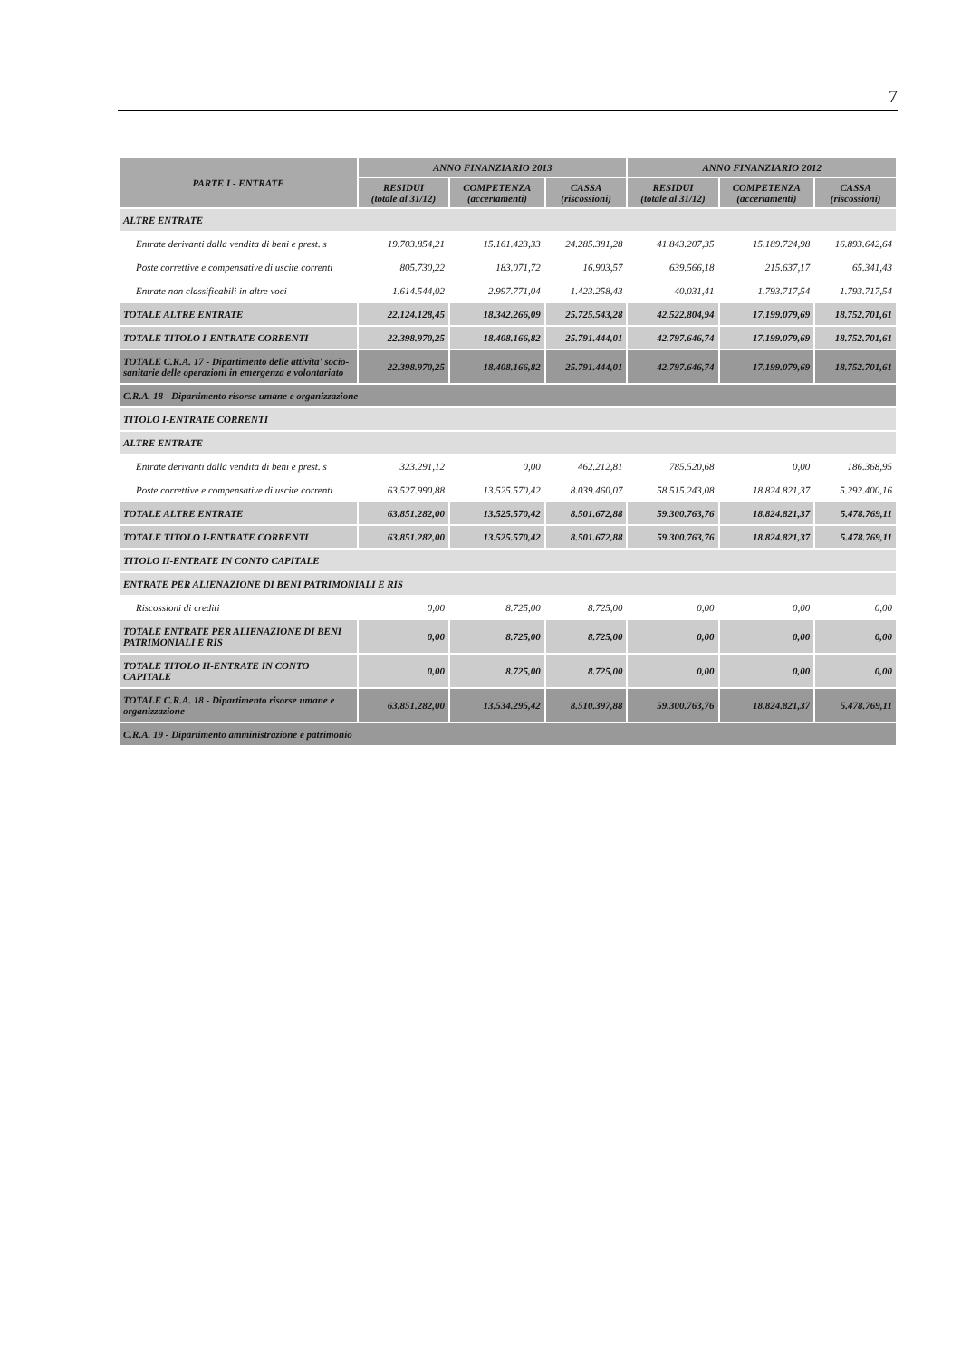7
| PARTE I - ENTRATE | ANNO FINANZIARIO 2013 | | | ANNO FINANZIARIO 2012 | | |
| --- | --- | --- | --- | --- | --- | --- |
| | RESIDUI (totale al 31/12) | COMPETENZA (accertamenti) | CASSA (riscossioni) | RESIDUI (totale al 31/12) | COMPETENZA (accertamenti) | CASSA (riscossioni) |
| ALTRE ENTRATE | | | | | | |
| Entrate derivanti dalla vendita di beni e prest. s | 19.703.854,21 | 15.161.423,33 | 24.285.381,28 | 41.843.207,35 | 15.189.724,98 | 16.893.642,64 |
| Poste correttive e compensative di uscite correnti | 805.730,22 | 183.071,72 | 16.903,57 | 639.566,18 | 215.637,17 | 65.341,43 |
| Entrate non classificabili in altre voci | 1.614.544,02 | 2.997.771,04 | 1.423.258,43 | 40.031,41 | 1.793.717,54 | 1.793.717,54 |
| TOTALE ALTRE ENTRATE | 22.124.128,45 | 18.342.266,09 | 25.725.543,28 | 42.522.804,94 | 17.199.079,69 | 18.752.701,61 |
| TOTALE TITOLO I-ENTRATE CORRENTI | 22.398.970,25 | 18.408.166,82 | 25.791.444,01 | 42.797.646,74 | 17.199.079,69 | 18.752.701,61 |
| TOTALE C.R.A. 17 - Dipartimento delle attivita' socio- sanitarie delle operazioni in emergenza e volontariato | 22.398.970,25 | 18.408.166,82 | 25.791.444,01 | 42.797.646,74 | 17.199.079,69 | 18.752.701,61 |
| C.R.A. 18 - Dipartimento risorse umane e organizzazione | | | | | | |
| TITOLO I-ENTRATE CORRENTI | | | | | | |
| ALTRE ENTRATE | | | | | | |
| Entrate derivanti dalla vendita di beni e prest. s | 323.291,12 | 0,00 | 462.212,81 | 785.520,68 | 0,00 | 186.368,95 |
| Poste correttive e compensative di uscite correnti | 63.527.990,88 | 13.525.570,42 | 8.039.460,07 | 58.515.243,08 | 18.824.821,37 | 5.292.400,16 |
| TOTALE ALTRE ENTRATE | 63.851.282,00 | 13.525.570,42 | 8.501.672,88 | 59.300.763,76 | 18.824.821,37 | 5.478.769,11 |
| TOTALE TITOLO I-ENTRATE CORRENTI | 63.851.282,00 | 13.525.570,42 | 8.501.672,88 | 59.300.763,76 | 18.824.821,37 | 5.478.769,11 |
| TITOLO II-ENTRATE IN CONTO CAPITALE | | | | | | |
| ENTRATE PER ALIENAZIONE DI BENI PATRIMONIALI E RIS | | | | | | |
| Riscossioni di crediti | 0,00 | 8.725,00 | 8.725,00 | 0,00 | 0,00 | 0,00 |
| TOTALE ENTRATE PER ALIENAZIONE DI BENI PATRIMONIALI E RIS | 0,00 | 8.725,00 | 8.725,00 | 0,00 | 0,00 | 0,00 |
| TOTALE TITOLO II-ENTRATE IN CONTO CAPITALE | 0,00 | 8.725,00 | 8.725,00 | 0,00 | 0,00 | 0,00 |
| TOTALE C.R.A. 18 - Dipartimento risorse umane e organizzazione | 63.851.282,00 | 13.534.295,42 | 8.510.397,88 | 59.300.763,76 | 18.824.821,37 | 5.478.769,11 |
| C.R.A. 19 - Dipartimento amministrazione e patrimonio | | | | | | |